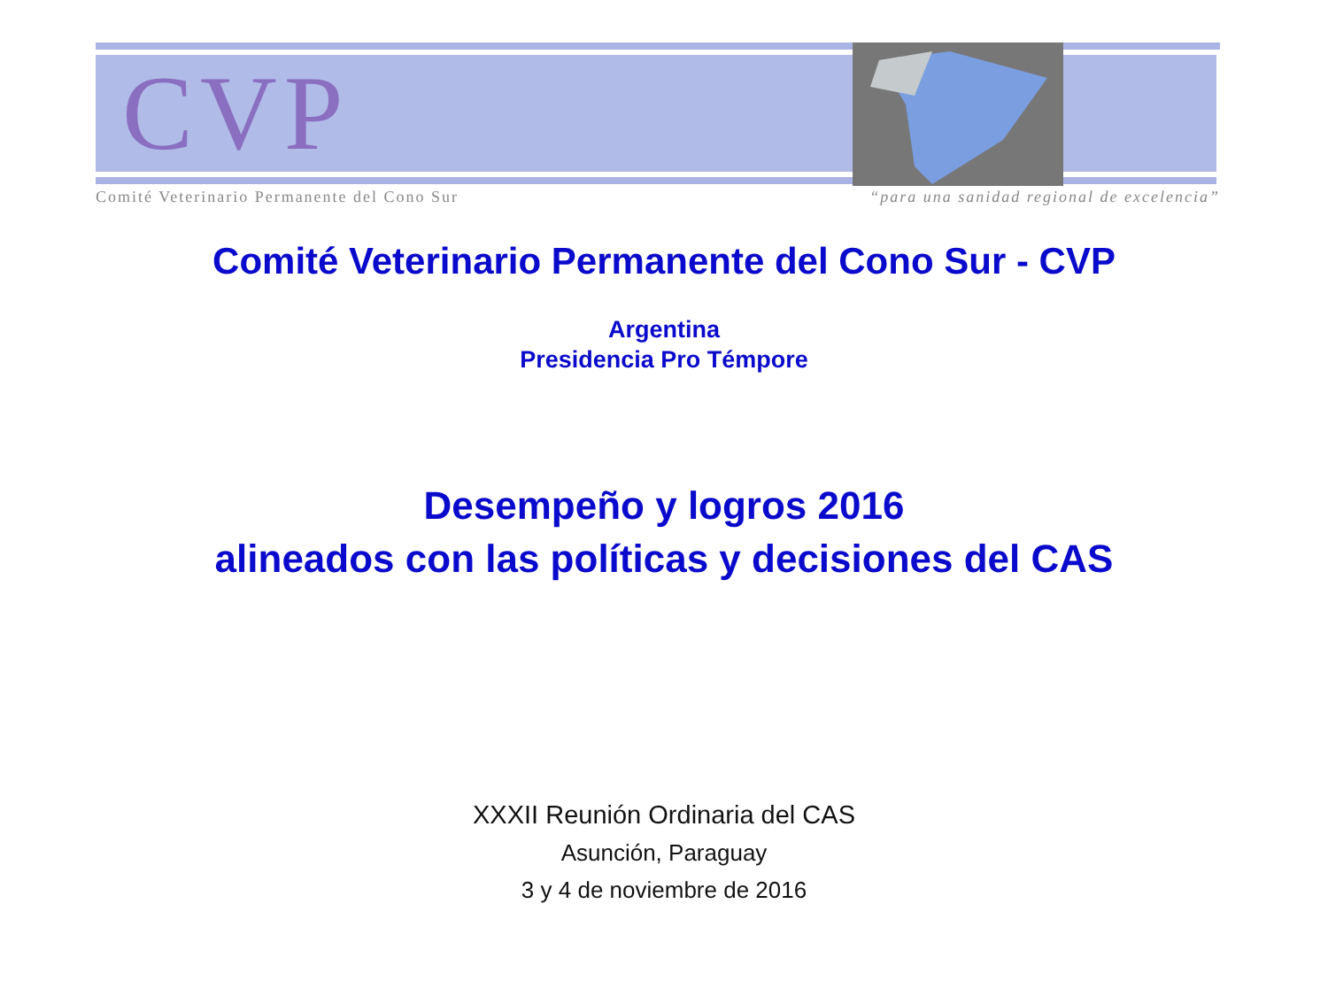CVP
Comité Veterinario Permanente del Cono Sur “para una sanidad regional de excelencia”
Comité Veterinario Permanente del Cono Sur - CVP
Argentina
Presidencia Pro Témpore
Desempeño y logros 2016
alineados con las políticas y decisiones del CAS
XXXII Reunión Ordinaria del CAS
Asunción, Paraguay
3 y 4 de noviembre de 2016